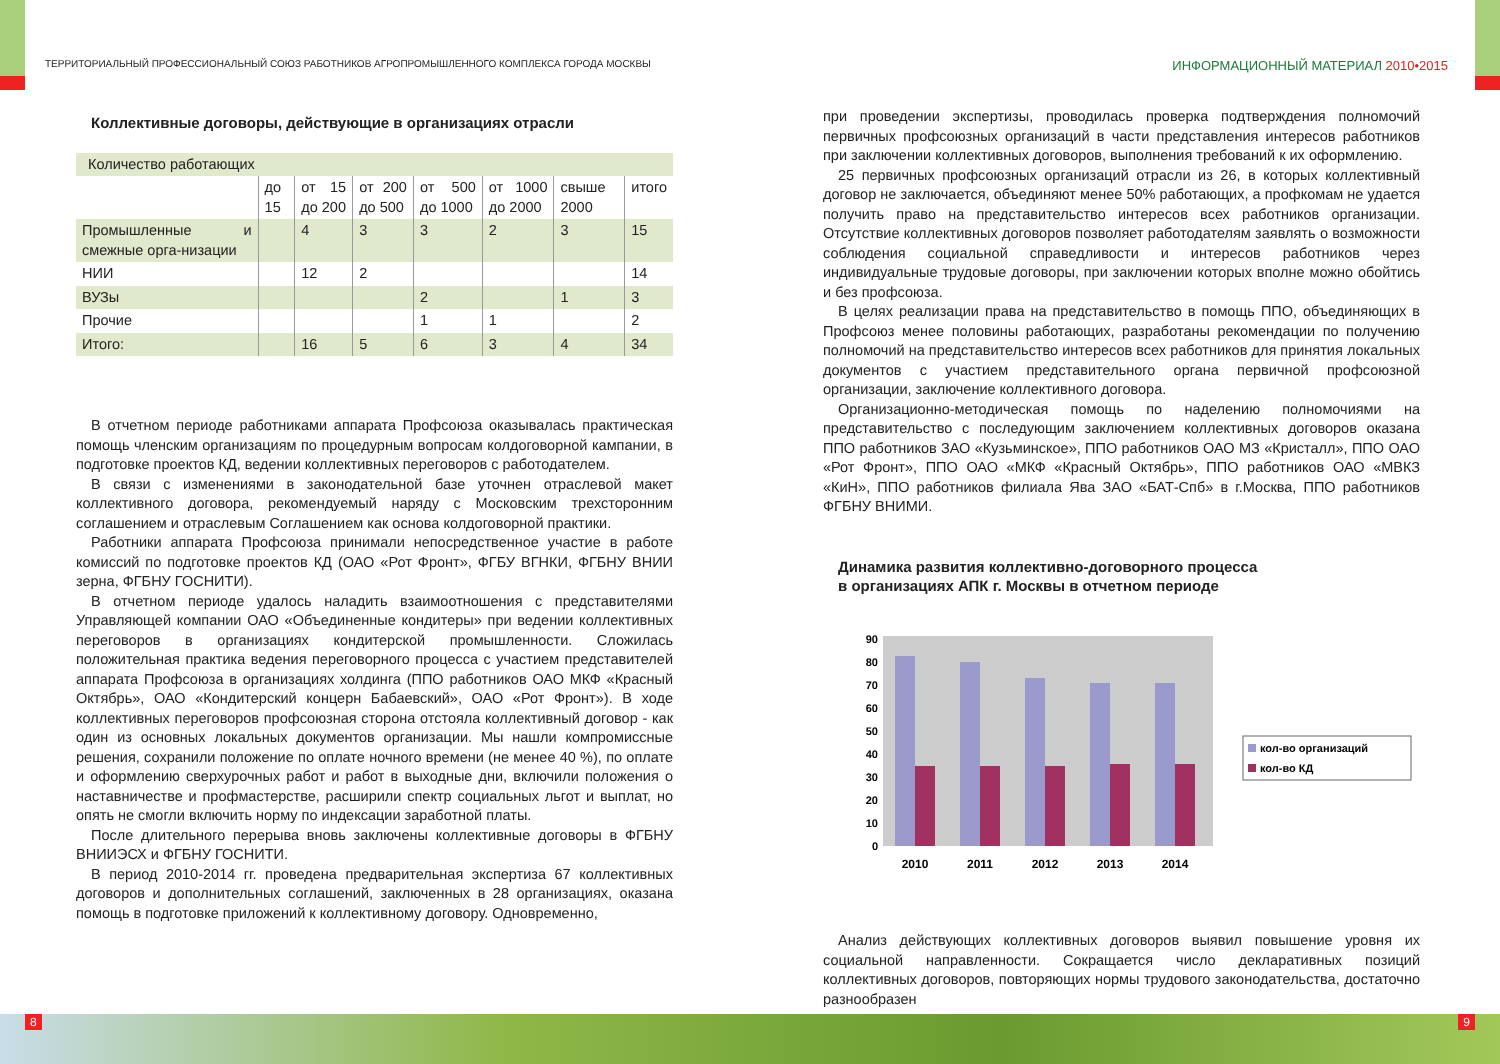ТЕРРИТОРИАЛЬНЫЙ ПРОФЕССИОНАЛЬНЫЙ СОЮЗ РАБОТНИКОВ АГРОПРОМЫШЛЕННОГО КОМПЛЕКСА ГОРОДА МОСКВЫ ИНФОРМАЦИОННЫЙ МАТЕРИАЛ 2010•2015
Коллективные договоры, действующие в организациях отрасли
| Количество работающих | | | | | | | |
| | до 15 | от 15 до 200 | от 200 до 500 | от 500 до 1000 | от 1000 до 2000 | свыше 2000 | итого |
| Промышленные и смежные орга-низации | | 4 | 3 | 3 | 2 | 3 | 15 |
| НИИ | | 12 | 2 | | | | 14 |
| ВУЗы | | | | 2 | | 1 | 3 |
| Прочие | | | | 1 | 1 | | 2 |
| Итого: | | 16 | 5 | 6 | 3 | 4 | 34 |
В отчетном периоде работниками аппарата Профсоюза оказывалась практическая помощь членским организациям по процедурным вопросам колдоговорной кампании, в подготовке проектов КД, ведении коллективных переговоров с работодателем.
В связи с изменениями в законодательной базе уточнен отраслевой макет коллективного договора, рекомендуемый наряду с Московским трехсторонним соглашением и отраслевым Соглашением как основа колдоговорной практики.
Работники аппарата Профсоюза принимали непосредственное участие в работе комиссий по подготовке проектов КД (ОАО «Рот Фронт», ФГБУ ВГНКИ, ФГБНУ ВНИИ зерна, ФГБНУ ГОСНИТИ).
В отчетном периоде удалось наладить взаимоотношения с представителями Управляющей компании ОАО «Объединенные кондитеры» при ведении коллективных переговоров в организациях кондитерской промышленности. Сложилась положительная практика ведения переговорного процесса с участием представителей аппарата Профсоюза в организациях холдинга (ППО работников ОАО МКФ «Красный Октябрь», ОАО «Кондитерский концерн Бабаевский», ОАО «Рот Фронт»). В ходе коллективных переговоров профсоюзная сторона отстояла коллективный договор - как один из основных локальных документов организации. Мы нашли компромиссные решения, сохранили положение по оплате ночного времени (не менее 40 %), по оплате и оформлению сверхурочных работ и работ в выходные дни, включили положения о наставничестве и профмастерстве, расширили спектр социальных льгот и выплат, но опять не смогли включить норму по индексации заработной платы.
После длительного перерыва вновь заключены коллективные договоры в ФГБНУ ВНИИЭСХ и ФГБНУ ГОСНИТИ.
В период 2010-2014 гг. проведена предварительная экспертиза 67 коллективных договоров и дополнительных соглашений, заключенных в 28 организациях, оказана помощь в подготовке приложений к коллективному договору. Одновременно,
при проведении экспертизы, проводилась проверка подтверждения полномочий первичных профсоюзных организаций в части представления интересов работников при заключении коллективных договоров, выполнения требований к их оформлению.
25 первичных профсоюзных организаций отрасли из 26, в которых коллективный договор не заключается, объединяют менее 50% работающих, а профкомам не удается получить право на представительство интересов всех работников организации. Отсутствие коллективных договоров позволяет работодателям заявлять о возможности соблюдения социальной справедливости и интересов работников через индивидуальные трудовые договоры, при заключении которых вполне можно обойтись и без профсоюза.
В целях реализации права на представительство в помощь ППО, объединяющих в Профсоюз менее половины работающих, разработаны рекомендации по получению полномочий на представительство интересов всех работников для принятия локальных документов с участием представительного органа первичной профсоюзной организации, заключение коллективного договора.
Организационно-методическая помощь по наделению полномочиями на представительство с последующим заключением коллективных договоров оказана ППО работников ЗАО «Кузьминское», ППО работников ОАО МЗ «Кристалл», ППО ОАО «Рот Фронт», ППО ОАО «МКФ «Красный Октябрь», ППО работников ОАО «МВКЗ «КиН», ППО работников филиала Ява ЗАО «БАТ-Спб» в г.Москва, ППО работников ФГБНУ ВНИМИ.
Динамика развития коллективно-договорного процесса
в организациях АПК г. Москвы в отчетном периоде
0
10
20
30
40
50
60
70
80
90
2010
2011
2012
2013
2014
кол-во организаций
кол-во КД
Анализ действующих коллективных договоров выявил повышение уровня их социальной направленности. Сокращается число декларативных позиций коллективных договоров, повторяющих нормы трудового законодательства, достаточно разнообразен
8 9